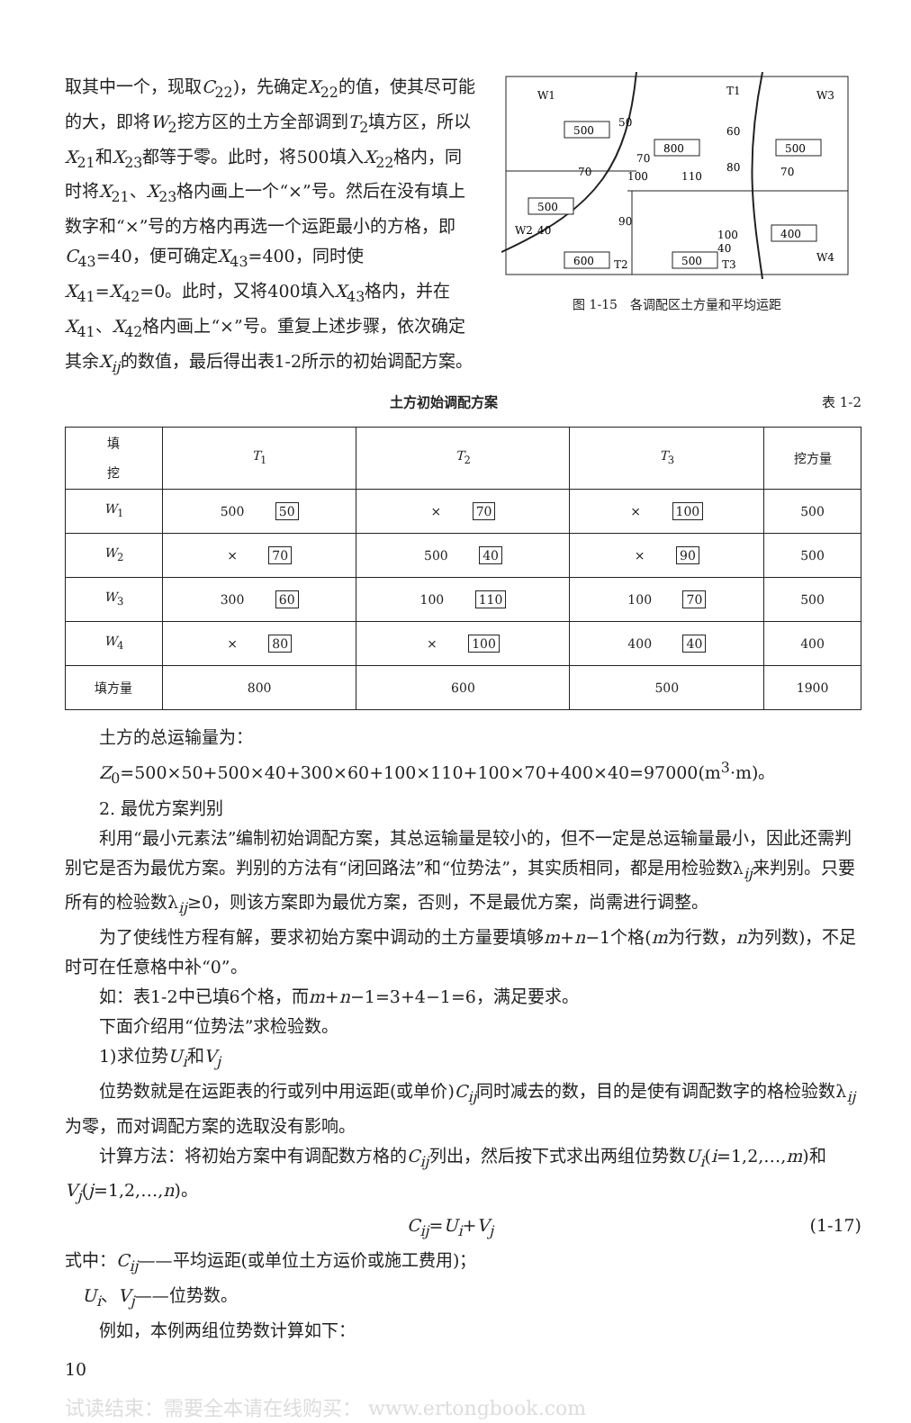取其中一个，现取C<sub>22</sub>)，先确定X<sub>22</sub>的值，使其尽可能的大，即将W<sub>2</sub>挖方区的土方全部调到T<sub>2</sub>填方区，所以X<sub>21</sub>和X<sub>23</sub>都等于零。此时，将500填入X<sub>22</sub>格内，同时将X<sub>21</sub>、X<sub>23</sub>格内画上一个“×”号。然后在没有填上数字和“×”号的方格内再选一个运距最小的方格，即C<sub>43</sub>=40，便可确定X<sub>43</sub>=400，同时使X<sub>41</sub>=X<sub>42</sub>=0。此时，又将400填入X<sub>43</sub>格内，并在X<sub>41</sub>、X<sub>42</sub>格内画上“×”号。重复上述步骤，依次确定其余X<sub>ij</sub>的数值，最后得出表1-2所示的初始调配方案。
W1
T1
W3
W2
W4
T2
T3
500
800
500
500
400
600
500
50
60
70
70
100
110
80
70
90
40
100
40
图 1-15　各调配区土方量和平均运距
土方初始调配方案 表 1-2
| 填 挖 | T<sub>1</sub> | T<sub>2</sub> | T<sub>3</sub> | 挖方量 |
| --- | --- | --- | --- | --- |
| W<sub>1</sub> | 500 50 | × 70 | × 100 | 500 |
| W<sub>2</sub> | × 70 | 500 40 | × 90 | 500 |
| W<sub>3</sub> | 300 60 | 100 110 | 100 70 | 500 |
| W<sub>4</sub> | × 80 | × 100 | 400 40 | 400 |
| 填方量 | 800 | 600 | 500 | 1900 |
土方的总运输量为：
Z<sub>0</sub>=500×50+500×40+300×60+100×110+100×70+400×40=97000(m<sup>3</sup>·m)。
2. 最优方案判别
利用“最小元素法”编制初始调配方案，其总运输量是较小的，但不一定是总运输量最小，因此还需判别它是否为最优方案。判别的方法有“闭回路法”和“位势法”，其实质相同，都是用检验数λ<sub>ij</sub>来判别。只要所有的检验数λ<sub>ij</sub>≥0，则该方案即为最优方案，否则，不是最优方案，尚需进行调整。
为了使线性方程有解，要求初始方案中调动的土方量要填够m+n−1个格(m为行数，n为列数)，不足时可在任意格中补“0”。
如：表1-2中已填6个格，而m+n−1=3+4−1=6，满足要求。
下面介绍用“位势法”求检验数。
1)求位势U<sub>i</sub>和V<sub>j</sub>
位势数就是在运距表的行或列中用运距(或单价)C<sub>ij</sub>同时减去的数，目的是使有调配数字的格检验数λ<sub>ij</sub>为零，而对调配方案的选取没有影响。
计算方法：将初始方案中有调配数方格的C<sub>ij</sub>列出，然后按下式求出两组位势数U<sub>i</sub>(i=1,2,…,m)和V<sub>j</sub>(j=1,2,…,n)。
C<sub>ij</sub>=U<sub>i</sub>+V<sub>j</sub> (1-17)
式中：C<sub>ij</sub>——平均运距(或单位土方运价或施工费用)；
　U<sub>i</sub>、V<sub>j</sub>——位势数。
例如，本例两组位势数计算如下：
10
试读结束：需要全本请在线购买： www.ertongbook.com